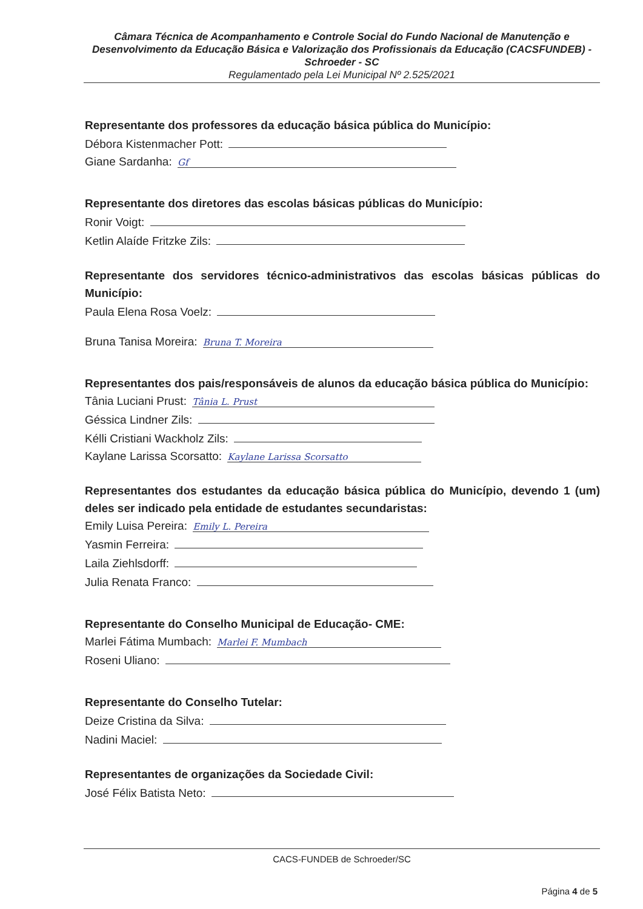Câmara Técnica de Acompanhamento e Controle Social do Fundo Nacional de Manutenção e Desenvolvimento da Educação Básica e Valorização dos Profissionais da Educação (CACSFUNDEB) - Schroeder - SC
Regulamentado pela Lei Municipal Nº 2.525/2021
Representante dos professores da educação básica pública do Município:
Débora Kistenmacher Pott:
Giane Sardanha: Gf
Representante dos diretores das escolas básicas públicas do Município:
Ronir Voigt:
Ketlin Alaíde Fritzke Zils:
Representante dos servidores técnico-administrativos das escolas básicas públicas do Município:
Paula Elena Rosa Voelz:
Bruna Tanisa Moreira: Bruna T. Moreira
Representantes dos pais/responsáveis de alunos da educação básica pública do Município:
Tânia Luciani Prust: Tânia L. Prust
Géssica Lindner Zils:
Kélli Cristiani Wackholz Zils:
Kaylane Larissa Scorsatto: Kaylane Larissa Scorsatto
Representantes dos estudantes da educação básica pública do Município, devendo 1 (um) deles ser indicado pela entidade de estudantes secundaristas:
Emily Luisa Pereira: Emily L. Pereira
Yasmin Ferreira:
Laila Ziehlsdorff:
Julia Renata Franco:
Representante do Conselho Municipal de Educação- CME:
Marlei Fátima Mumbach: Marlei F. Mumbach
Roseni Uliano:
Representante do Conselho Tutelar:
Deize Cristina da Silva:
Nadini Maciel:
Representantes de organizações da Sociedade Civil:
José Félix Batista Neto:
CACS-FUNDEB de Schroeder/SC
Página 4 de 5